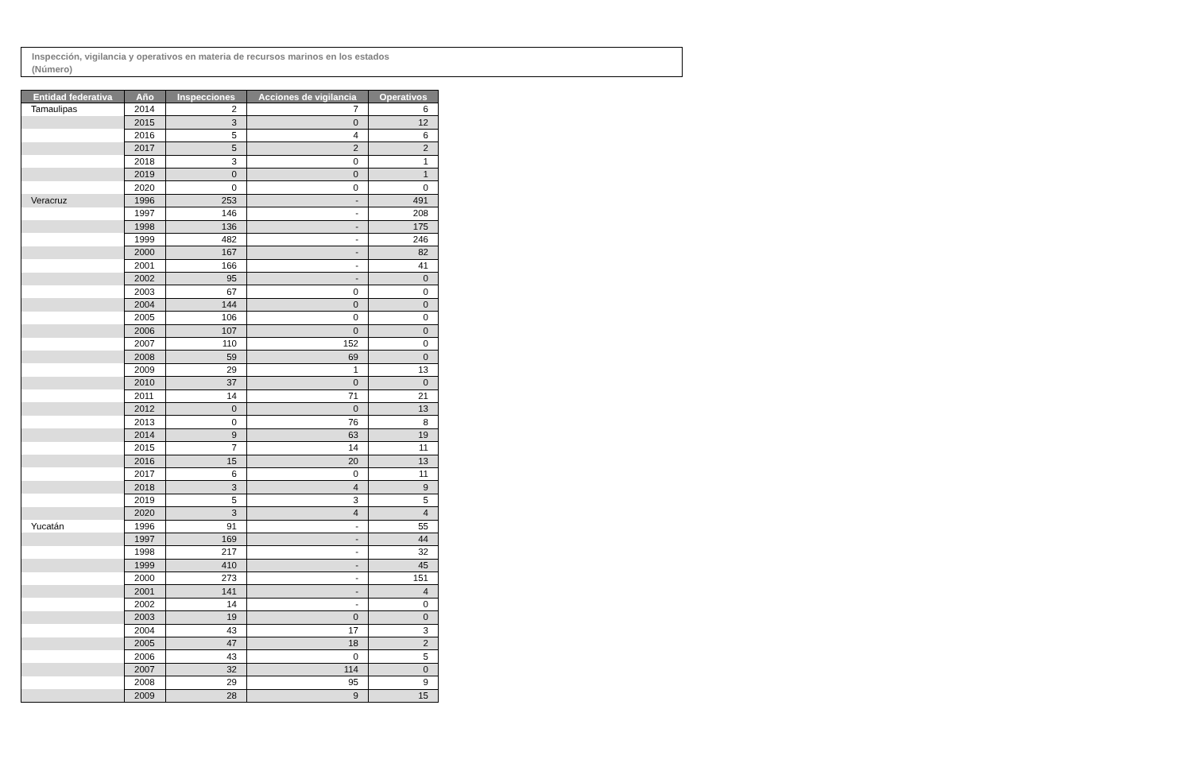Inspección, vigilancia y operativos en materia de recursos marinos en los estados
(Número)
| Entidad federativa | Año | Inspecciones | Acciones de vigilancia | Operativos |
| --- | --- | --- | --- | --- |
| Tamaulipas | 2014 | 2 | 7 | 6 |
| | 2015 | 3 | 0 | 12 |
| | 2016 | 5 | 4 | 6 |
| | 2017 | 5 | 2 | 2 |
| | 2018 | 3 | 0 | 1 |
| | 2019 | 0 | 0 | 1 |
| | 2020 | 0 | 0 | 0 |
| Veracruz | 1996 | 253 | - | 491 |
| | 1997 | 146 | - | 208 |
| | 1998 | 136 | - | 175 |
| | 1999 | 482 | - | 246 |
| | 2000 | 167 | - | 82 |
| | 2001 | 166 | - | 41 |
| | 2002 | 95 | - | 0 |
| | 2003 | 67 | 0 | 0 |
| | 2004 | 144 | 0 | 0 |
| | 2005 | 106 | 0 | 0 |
| | 2006 | 107 | 0 | 0 |
| | 2007 | 110 | 152 | 0 |
| | 2008 | 59 | 69 | 0 |
| | 2009 | 29 | 1 | 13 |
| | 2010 | 37 | 0 | 0 |
| | 2011 | 14 | 71 | 21 |
| | 2012 | 0 | 0 | 13 |
| | 2013 | 0 | 76 | 8 |
| | 2014 | 9 | 63 | 19 |
| | 2015 | 7 | 14 | 11 |
| | 2016 | 15 | 20 | 13 |
| | 2017 | 6 | 0 | 11 |
| | 2018 | 3 | 4 | 9 |
| | 2019 | 5 | 3 | 5 |
| | 2020 | 3 | 4 | 4 |
| Yucatán | 1996 | 91 | - | 55 |
| | 1997 | 169 | - | 44 |
| | 1998 | 217 | - | 32 |
| | 1999 | 410 | - | 45 |
| | 2000 | 273 | - | 151 |
| | 2001 | 141 | - | 4 |
| | 2002 | 14 | - | 0 |
| | 2003 | 19 | 0 | 0 |
| | 2004 | 43 | 17 | 3 |
| | 2005 | 47 | 18 | 2 |
| | 2006 | 43 | 0 | 5 |
| | 2007 | 32 | 114 | 0 |
| | 2008 | 29 | 95 | 9 |
| | 2009 | 28 | 9 | 15 |